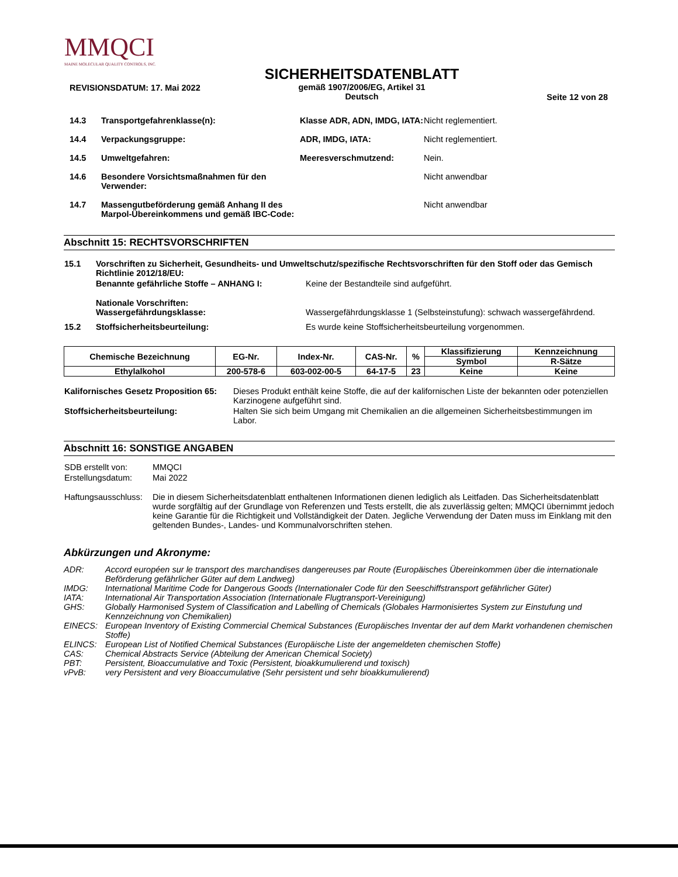MMQCI
MAINE MOLECULAR QUALITY CONTROLS, INC.
REVISIONSDATUM: 17. Mai 2022
SICHERHEITSDATENBLATT
gemäß 1907/2006/EG, Artikel 31
Deutsch
Seite 12 von 28
| 14.3 | Transportgefahrenklasse(n): | Klasse ADR, ADN, IMDG, IATA: | Nicht reglementiert. |
| 14.4 | Verpackungsgruppe: | ADR, IMDG, IATA: | Nicht reglementiert. |
| 14.5 | Umweltgefahren: | Meeresverschmutzend: | Nein. |
| 14.6 | Besondere Vorsichtsmaßnahmen für den Verwender: | | Nicht anwendbar |
| 14.7 | Massengutbeförderung gemäß Anhang II des Marpol-Übereinkommens und gemäß IBC-Code: | | Nicht anwendbar |
Abschnitt 15: RECHTSVORSCHRIFTEN
| 15.1 | Vorschriften zu Sicherheit, Gesundheits- und Umweltschutz/spezifische Rechtsvorschriften für den Stoff oder das Gemisch Richtlinie 2012/18/EU: | |
| | Benannte gefährliche Stoffe – ANHANG I: | Keine der Bestandteile sind aufgeführt. |
| | Nationale Vorschriften: Wassergefährdungsklasse: | Wassergefährdungsklasse 1 (Selbsteinstufung): schwach wassergefährdend. |
| 15.2 | Stoffsicherheitsbeurteilung: | Es wurde keine Stoffsicherheitsbeurteilung vorgenommen. |
| Chemische Bezeichnung | EG-Nr. | Index-Nr. | CAS-Nr. | % | Klassifizierung | Kennzeichnung |
| --- | --- | --- | --- | --- | --- | --- |
| | | | | | Symbol | R-Sätze |
| Ethylalkohol | 200-578-6 | 603-002-00-5 | 64-17-5 | 23 | Keine | Keine |
| Kalifornisches Gesetz Proposition 65: | Dieses Produkt enthält keine Stoffe, die auf der kalifornischen Liste der bekannten oder potenziellen Karzinogene aufgeführt sind. |
| Stoffsicherheitsbeurteilung: | Halten Sie sich beim Umgang mit Chemikalien an die allgemeinen Sicherheitsbestimmungen im Labor. |
Abschnitt 16: SONSTIGE ANGABEN
| SDB erstellt von: | MMQCI |
| Erstellungsdatum: | Mai 2022 |
| Haftungsausschluss: | Die in diesem Sicherheitsdatenblatt enthaltenen Informationen dienen lediglich als Leitfaden. Das Sicherheitsdatenblatt wurde sorgfältig auf der Grundlage von Referenzen und Tests erstellt, die als zuverlässig gelten; MMQCI übernimmt jedoch keine Garantie für die Richtigkeit und Vollständigkeit der Daten. Jegliche Verwendung der Daten muss im Einklang mit den geltenden Bundes-, Landes- und Kommunalvorschriften stehen. |
Abkürzungen und Akronyme:
| ADR: | Accord européen sur le transport des marchandises dangereuses par Route (Europäisches Übereinkommen über die internationale Beförderung gefährlicher Güter auf dem Landweg) |
| IMDG: | International Maritime Code for Dangerous Goods (Internationaler Code für den Seeschiffstransport gefährlicher Güter) |
| IATA: | International Air Transportation Association (Internationale Flugtransport-Vereinigung) |
| GHS: | Globally Harmonised System of Classification and Labelling of Chemicals (Globales Harmonisiertes System zur Einstufung und Kennzeichnung von Chemikalien) |
| EINECS: | European Inventory of Existing Commercial Chemical Substances (Europäisches Inventar der auf dem Markt vorhandenen chemischen Stoffe) |
| ELINCS: | European List of Notified Chemical Substances (Europäische Liste der angemeldeten chemischen Stoffe) |
| CAS: | Chemical Abstracts Service (Abteilung der American Chemical Society) |
| PBT: | Persistent, Bioaccumulative and Toxic (Persistent, bioakkumulierend und toxisch) |
| vPvB: | very Persistent and very Bioaccumulative (Sehr persistent und sehr bioakkumulierend) |